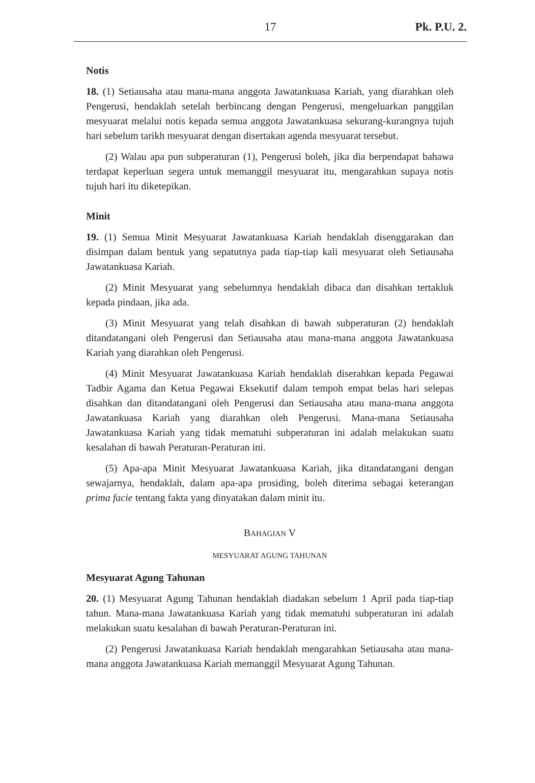17 Pk. P.U. 2.
Notis
18. (1) Setiausaha atau mana-mana anggota Jawatankuasa Kariah, yang diarahkan oleh Pengerusi, hendaklah setelah berbincang dengan Pengerusi, mengeluarkan panggilan mesyuarat melalui notis kepada semua anggota Jawatankuasa sekurang-kurangnya tujuh hari sebelum tarikh mesyuarat dengan disertakan agenda mesyuarat tersebut.
(2) Walau apa pun subperaturan (1), Pengerusi boleh, jika dia berpendapat bahawa terdapat keperluan segera untuk memanggil mesyuarat itu, mengarahkan supaya notis tujuh hari itu diketepikan.
Minit
19. (1) Semua Minit Mesyuarat Jawatankuasa Kariah hendaklah disenggarakan dan disimpan dalam bentuk yang sepatutnya pada tiap-tiap kali mesyuarat oleh Setiausaha Jawatankuasa Kariah.
(2) Minit Mesyuarat yang sebelumnya hendaklah dibaca dan disahkan tertakluk kepada pindaan, jika ada.
(3) Minit Mesyuarat yang telah disahkan di bawah subperaturan (2) hendaklah ditandatangani oleh Pengerusi dan Setiausaha atau mana-mana anggota Jawatankuasa Kariah yang diarahkan oleh Pengerusi.
(4) Minit Mesyuarat Jawatankuasa Kariah hendaklah diserahkan kepada Pegawai Tadbir Agama dan Ketua Pegawai Eksekutif dalam tempoh empat belas hari selepas disahkan dan ditandatangani oleh Pengerusi dan Setiausaha atau mana-mana anggota Jawatankuasa Kariah yang diarahkan oleh Pengerusi. Mana-mana Setiausaha Jawatankuasa Kariah yang tidak mematuhi subperaturan ini adalah melakukan suatu kesalahan di bawah Peraturan-Peraturan ini.
(5) Apa-apa Minit Mesyuarat Jawatankuasa Kariah, jika ditandatangani dengan sewajarnya, hendaklah, dalam apa-apa prosiding, boleh diterima sebagai keterangan prima facie tentang fakta yang dinyatakan dalam minit itu.
BAHAGIAN V
MESYUARAT AGUNG TAHUNAN
Mesyuarat Agung Tahunan
20. (1) Mesyuarat Agung Tahunan hendaklah diadakan sebelum 1 April pada tiap-tiap tahun. Mana-mana Jawatankuasa Kariah yang tidak mematuhi subperaturan ini adalah melakukan suatu kesalahan di bawah Peraturan-Peraturan ini.
(2) Pengerusi Jawatankuasa Kariah hendaklah mengarahkan Setiausaha atau mana-mana anggota Jawatankuasa Kariah memanggil Mesyuarat Agung Tahunan.